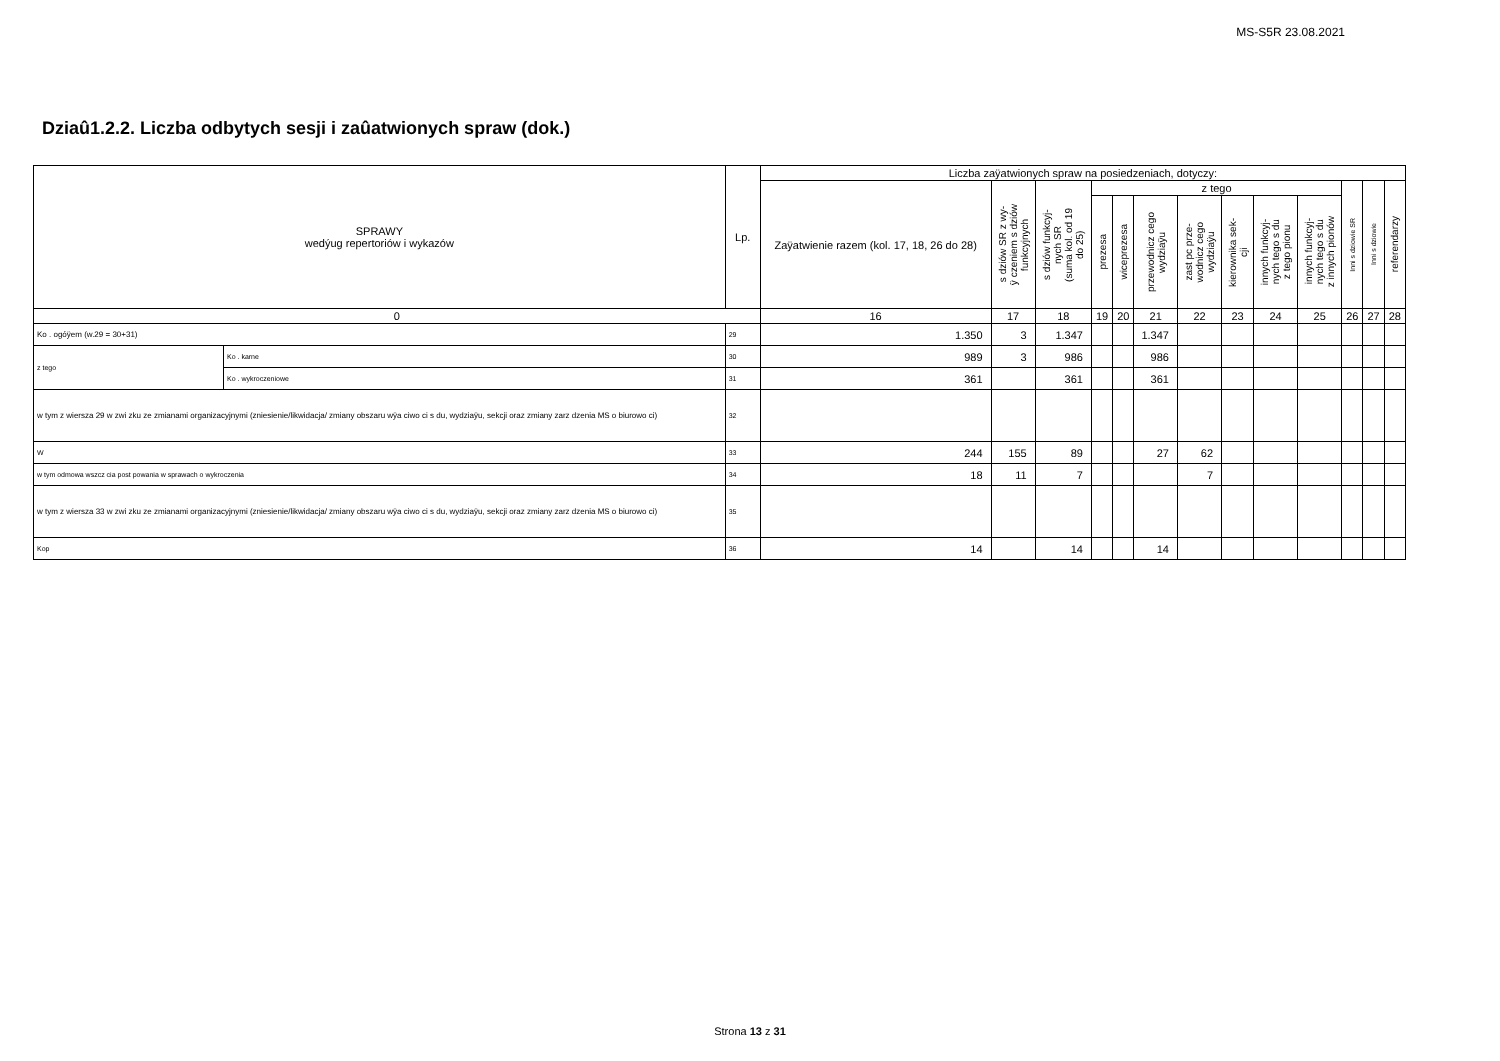MS-S5R 23.08.2021
Dziaû1.2.2. Liczba odbytych sesji i zaûatwionych spraw (dok.)
| SPRAWY wedýug repertoriów i wykazów | | Lp. | Liczba zaÿatwionych spraw na posiedzeniach, dotyczy: | | | | | | | | | | | | |
| --- | --- | --- | --- | --- | --- | --- | --- | --- | --- | --- | --- | --- | --- | --- | --- |
| | | | Zaÿatwienie razem (kol. 17, 18, 26 do 28) | s dziów SR z wy- ÿ czeniem s dziów funkcyjnych | s dziów funkcyj- nych SR (suma kol. od 19 do 25) | z tego | | | | | | | Inni s dziowie SR | Inni s dziowie | referendarzy |
| | | | | | | prezesa | wiceprezesa | przewodnicz cego wydziaÿu | zast pc prze- wodnicz cego wydziaÿu | kierownika sek- cji | innych funkcyj- nych tego s du z tego pionu | innych funkcyj- nych tego s du z innych pionów | | | |
| 0 | | | 16 | 17 | 18 | 19 | 20 | 21 | 22 | 23 | 24 | 25 | 26 | 27 | 28 |
| Ko . ogóÿem (w.29 = 30+31) | | 29 | 1.350 | 3 | 1.347 | | | 1.347 | | | | | | | |
| z tego | Ko . karne | 30 | 989 | 3 | 986 | | | 986 | | | | | | | |
| | Ko . wykroczeniowe | 31 | 361 | | 361 | | | 361 | | | | | | | |
| w tym z wiersza 29 w zwi zku ze zmianami organizacyjnymi (zniesienie/likwidacja/ zmiany obszaru wÿa ciwo ci s du, wydziaÿu, sekcji oraz zmiany zarz dzenia MS o biurowo ci) | | 32 | | | | | | | | | | | | | |
| W | | 33 | 244 | 155 | 89 | | | 27 | 62 | | | | | | |
| w tym odmowa wszcz cia post powania w sprawach o wykroczenia | | 34 | 18 | 11 | 7 | | | | 7 | | | | | | |
| w tym z wiersza 33 w zwi zku ze zmianami organizacyjnymi (zniesienie/likwidacja/ zmiany obszaru wÿa ciwo ci s du, wydziaÿu, sekcji oraz zmiany zarz dzenia MS o biurowo ci) | | 35 | | | | | | | | | | | | | |
| Kop | | 36 | 14 | | 14 | | | 14 | | | | | | | |
Strona 13 z 31